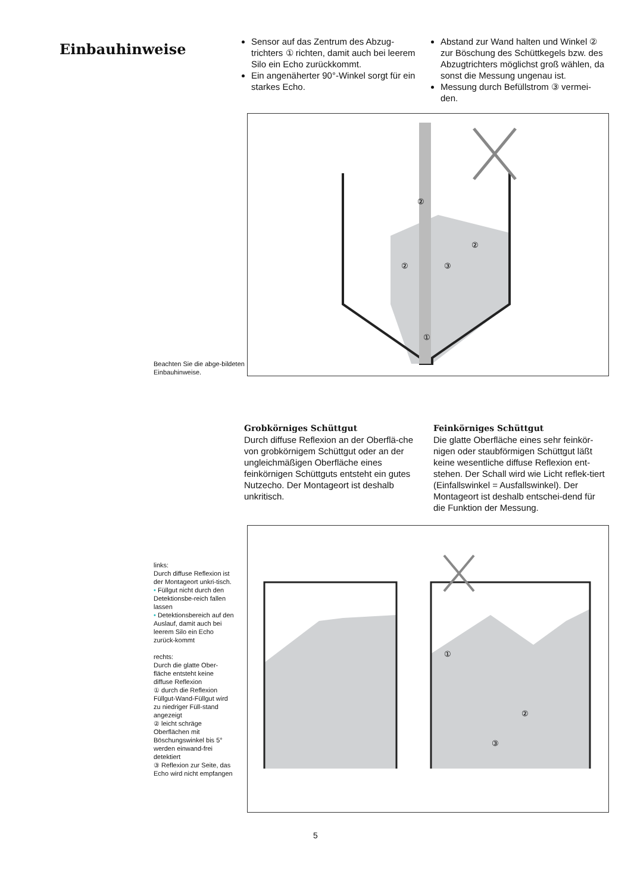Einbauhinweise
Sensor auf das Zentrum des Abzug-trichters ① richten, damit auch bei leerem Silo ein Echo zurückkommt.
Ein angenäherter 90°-Winkel sorgt für ein starkes Echo.
Abstand zur Wand halten und Winkel ② zur Böschung des Schüttkegels bzw. des Abzugtrichters möglichst groß wählen, da sonst die Messung ungenau ist.
Messung durch Befüllstrom ③ vermei-den.
Beachten Sie die abge-bildeten Einbauhinweise.
①
②
③
②
②
Grobkörniges Schüttgut
Durch diffuse Reflexion an der Oberflä-che von grobkörnigem Schüttgut oder an der ungleichmäßigen Oberfläche eines feinkörnigen Schüttguts entsteht ein gutes Nutzecho. Der Montageort ist deshalb unkritisch.
Feinkörniges Schüttgut
Die glatte Oberfläche eines sehr feinkör-nigen oder staubförmigen Schüttgut läßt keine wesentliche diffuse Reflexion ent-stehen. Der Schall wird wie Licht reflek-tiert (Einfallswinkel = Ausfallswinkel). Der Montageort ist deshalb entschei-dend für die Funktion der Messung.
links:
Durch diffuse Reflexion ist der Montageort unkri-tisch.
• Füllgut nicht durch den Detektionsbe-reich fallen lassen
• Detektionsbereich auf den Auslauf, damit auch bei leerem Silo ein Echo zurück-kommt
rechts:
Durch die glatte Ober-fläche entsteht keine diffuse Reflexion
① durch die Reflexion Füllgut-Wand-Füllgut wird zu niedriger Füll-stand angezeigt
② leicht schräge Oberflächen mit Böschungswinkel bis 5° werden einwand-frei detektiert
③ Reflexion zur Seite, das Echo wird nicht empfangen
①
②
③
5